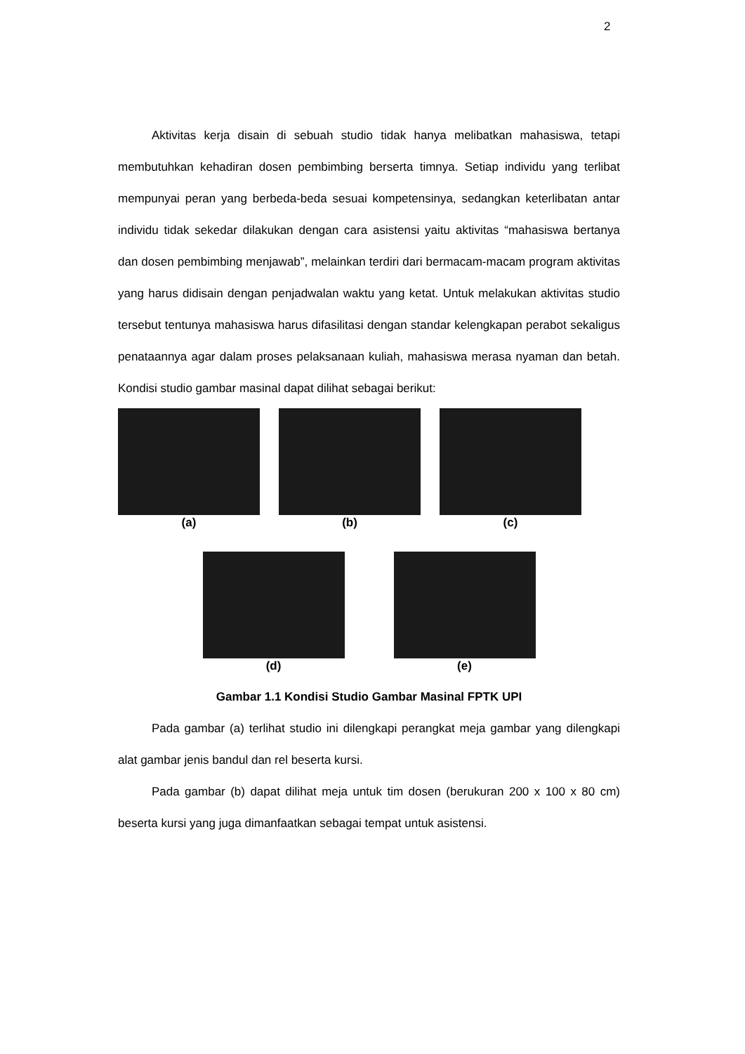2
Aktivitas kerja disain di sebuah studio tidak hanya melibatkan mahasiswa, tetapi membutuhkan kehadiran dosen pembimbing berserta timnya. Setiap individu yang terlibat mempunyai peran yang berbeda-beda sesuai kompetensinya, sedangkan keterlibatan antar individu tidak sekedar dilakukan dengan cara asistensi yaitu aktivitas “mahasiswa bertanya dan dosen pembimbing menjawab”, melainkan terdiri dari bermacam-macam program aktivitas yang harus didisain dengan penjadwalan waktu yang ketat. Untuk melakukan aktivitas studio tersebut tentunya mahasiswa harus difasilitasi dengan standar kelengkapan perabot sekaligus penataannya agar dalam proses pelaksanaan kuliah, mahasiswa merasa nyaman dan betah. Kondisi studio gambar masinal dapat dilihat sebagai berikut:
(a) (b) (c)
(d) (e)
Gambar 1.1 Kondisi Studio Gambar Masinal FPTK UPI
Pada gambar (a) terlihat studio ini dilengkapi perangkat meja gambar yang dilengkapi alat gambar jenis bandul dan rel beserta kursi.
Pada gambar (b) dapat dilihat meja untuk tim dosen (berukuran 200 x 100 x 80 cm) beserta kursi yang juga dimanfaatkan sebagai tempat untuk asistensi.